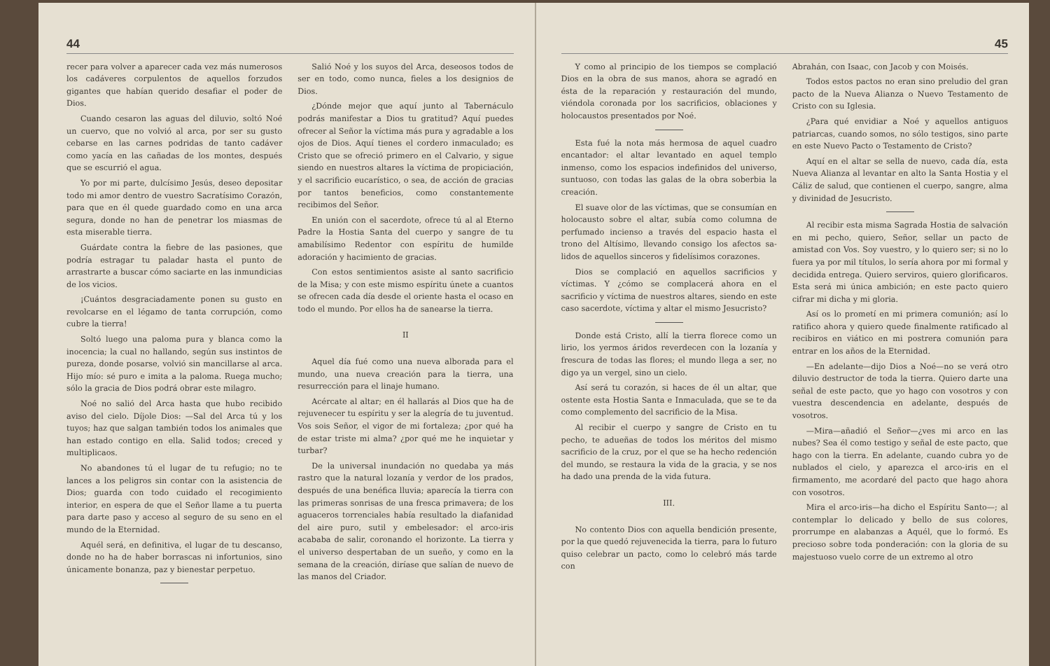44
recer para volver a aparecer cada vez más numerosos los cadáveres corpulentos de aquellos forzudos gigantes que habían querido desafiar el poder de Dios.
Cuando cesaron las aguas del diluvio, soltó Noé un cuervo, que no volvió al arca, por ser su gusto cebarse en las carnes podridas de tanto cadáver como yacía en las cañadas de los montes, después que se escurrió el agua.
Yo por mi parte, dulcísimo Jesús, deseo depositar todo mi amor dentro de vuestro Sacratísimo Corazón, para que en él quede guardado como en una arca segura, donde no han de penetrar los miasmas de esta miserable tierra.
Guárdate contra la fiebre de las pasiones, que podría estragar tu paladar hasta el punto de arrastrarte a buscar cómo saciarte en las inmundicias de los vicios.
¡Cuántos desgraciadamente ponen su gusto en revolcarse en el légamo de tanta corrupción, como cubre la tierra!
Soltó luego una paloma pura y blanca como la inocencia; la cual no hallando, según sus instintos de pureza, donde posarse, volvió sin mancillarse al arca. Hijo mío: sé puro e imita a la paloma. Ruega mucho; sólo la gracia de Dios podrá obrar este milagro.
Noé no salió del Arca hasta que hubo recibido aviso del cielo. Díjole Dios: —Sal del Arca tú y los tuyos; haz que salgan también todos los animales que han estado contigo en ella. Salid todos; creced y multiplicaos.
No abandones tú el lugar de tu refugio; no te lances a los peligros sin contar con la asistencia de Dios; guarda con todo cuidado el recogimiento interior, en espera de que el Señor llame a tu puerta para darte paso y acceso al seguro de su seno en el mundo de la Eternidad.
Aquél será, en definitiva, el lugar de tu descanso, donde no ha de haber borrascas ni infortunios, sino únicamente bonanza, paz y bienestar perpetuo.
Salió Noé y los suyos del Arca, deseosos todos de ser en todo, como nunca, fieles a los designios de Dios.
¿Dónde mejor que aquí junto al Tabernáculo podrás manifestar a Dios tu gratitud? Aquí puedes ofrecer al Señor la víctima más pura y agradable a los ojos de Dios. Aquí tienes el cordero inmaculado; es Cristo que se ofreció primero en el Calvario, y sigue siendo en nuestros altares la víctima de propiciación, y el sacrificio eucarístico, o sea, de acción de gracias por tantos beneficios, como constantemente recibimos del Señor.
En unión con el sacerdote, ofrece tú al al Eterno Padre la Hostia Santa del cuerpo y sangre de tu amabilísimo Redentor con espíritu de humilde adoración y hacimiento de gracias.
Con estos sentimientos asiste al santo sacrificio de la Misa; y con este mismo espíritu únete a cuantos se ofrecen cada día desde el oriente hasta el ocaso en todo el mundo. Por ellos ha de sanearse la tierra.
II
Aquel día fué como una nueva alborada para el mundo, una nueva creación para la tierra, una resurrección para el linaje humano.
Acércate al altar; en él hallarás al Dios que ha de rejuvenecer tu espíritu y ser la alegría de tu juventud. Vos sois Señor, el vigor de mi fortaleza; ¿por qué ha de estar triste mi alma? ¿por qué me he inquietar y turbar?
De la universal inundación no quedaba ya más rastro que la natural lozanía y verdor de los prados, después de una benéfica lluvia; aparecía la tierra con las primeras sonrisas de una fresca primavera; de los aguaceros torrenciales había resultado la diafanidad del aire puro, sutil y embelesador: el arco-iris acababa de salir, coronando el horizonte. La tierra y el universo despertaban de un sueño, y como en la semana de la creación, diríase que salían de nuevo de las manos del Criador.
45
Y como al principio de los tiempos se complació Dios en la obra de sus manos, ahora se agradó en ésta de la reparación y restauración del mundo, viéndola coronada por los sacrificios, oblaciones y holocaustos presentados por Noé.
Esta fué la nota más hermosa de aquel cuadro encantador: el altar levantado en aquel templo inmenso, como los espacios indefinidos del universo, suntuoso, con todas las galas de la obra soberbia la creación.
El suave olor de las víctimas, que se consumían en holocausto sobre el altar, subía como columna de perfumado incienso a través del espacio hasta el trono del Altísimo, llevando consigo los afectos sa-lidos de aquellos sinceros y fidelísimos corazones.
Dios se complació en aquellos sacrificios y víctimas. Y ¿cómo se complacerá ahora en el sacrificio y víctima de nuestros altares, siendo en este caso sacerdote, víctima y altar el mismo Jesucristo?
Donde está Cristo, allí la tierra florece como un lirio, los yermos áridos reverdecen con la lozanía y frescura de todas las flores; el mundo llega a ser, no digo ya un vergel, sino un cielo.
Así será tu corazón, si haces de él un altar, que ostente esta Hostia Santa e Inmaculada, que se te da como complemento del sacrificio de la Misa.
Al recibir el cuerpo y sangre de Cristo en tu pecho, te adueñas de todos los méritos del mismo sacrificio de la cruz, por el que se ha hecho redención del mundo, se restaura la vida de la gracia, y se nos ha dado una prenda de la vida futura.
III.
No contento Dios con aquella bendición presente, por la que quedó rejuvenecida la tierra, para lo futuro quiso celebrar un pacto, como lo celebró más tarde con
Abrahán, con Isaac, con Jacob y con Moisés.
Todos estos pactos no eran sino preludio del gran pacto de la Nueva Alianza o Nuevo Testamento de Cristo con su Iglesia.
¿Para qué envidiar a Noé y aquellos antiguos patriarcas, cuando somos, no sólo testigos, sino parte en este Nuevo Pacto o Testamento de Cristo?
Aquí en el altar se sella de nuevo, cada día, esta Nueva Alianza al levantar en alto la Santa Hostia y el Cáliz de salud, que contienen el cuerpo, sangre, alma y divinidad de Jesucristo.
Al recibir esta misma Sagrada Hostia de salvación en mi pecho, quiero, Señor, sellar un pacto de amistad con Vos. Soy vuestro, y lo quiero ser; si no lo fuera ya por mil títulos, lo sería ahora por mi formal y decidida entrega. Quiero serviros, quiero glorificaros. Esta será mi única ambición; en este pacto quiero cifrar mi dicha y mi gloria.
Así os lo prometí en mi primera comunión; así lo ratifico ahora y quiero quede finalmente ratificado al recibiros en viático en mi postrera comunión para entrar en los años de la Eternidad.
—En adelante—dijo Dios a Noé—no se verá otro diluvio destructor de toda la tierra. Quiero darte una señal de este pacto, que yo hago con vosotros y con vuestra descendencia en adelante, después de vosotros.
—Mira—añadió el Señor—¿ves mi arco en las nubes? Sea él como testigo y señal de este pacto, que hago con la tierra. En adelante, cuando cubra yo de nublados el cielo, y aparezca el arco-iris en el firmamento, me acordaré del pacto que hago ahora con vosotros.
Mira el arco-iris—ha dicho el Espíritu Santo—; al contemplar lo delicado y bello de sus colores, prorrumpe en alabanzas a Aquél, que lo formó. Es precioso sobre toda ponderación: con la gloria de su majestuoso vuelo corre de un extremo al otro